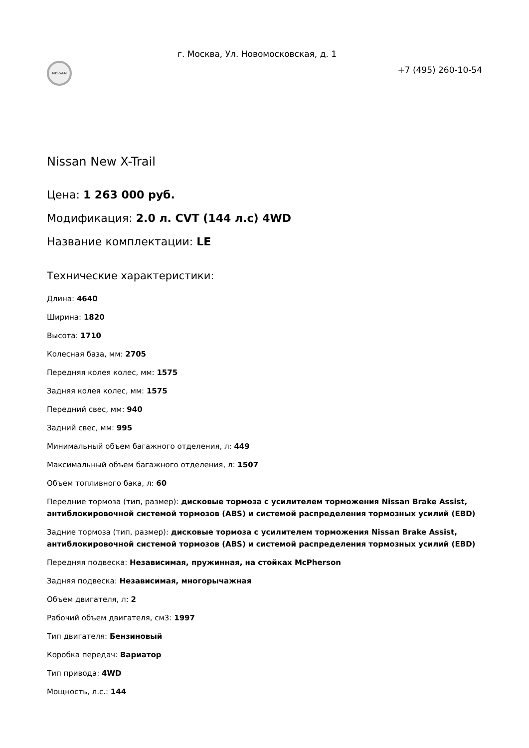NISSAN
г. Москва, Ул. Новомосковская, д. 1
+7 (495) 260-10-54
Nissan New X-Trail
Цена: 1 263 000 руб.
Модификация: 2.0 л. CVT (144 л.с) 4WD
Название комплектации: LE
Технические характеристики:
Длина: 4640
Ширина: 1820
Высота: 1710
Колесная база, мм: 2705
Передняя колея колес, мм: 1575
Задняя колея колес, мм: 1575
Передний свес, мм: 940
Задний свес, мм: 995
Минимальный объем багажного отделения, л: 449
Максимальный объем багажного отделения, л: 1507
Объем топливного бака, л: 60
Передние тормоза (тип, размер): дисковые тормоза с усилителем торможения Nissan Brake Assist, антиблокировочной системой тормозов (ABS) и системой распределения тормозных усилий (EBD)
Задние тормоза (тип, размер): дисковые тормоза с усилителем торможения Nissan Brake Assist, антиблокировочной системой тормозов (ABS) и системой распределения тормозных усилий (EBD)
Передняя подвеска: Независимая, пружинная, на стойках McPherson
Задняя подвеска: Независимая, многорычажная
Объем двигателя, л: 2
Рабочий объем двигателя, см3: 1997
Тип двигателя: Бензиновый
Коробка передач: Вариатор
Тип привода: 4WD
Мощность, л.с.: 144